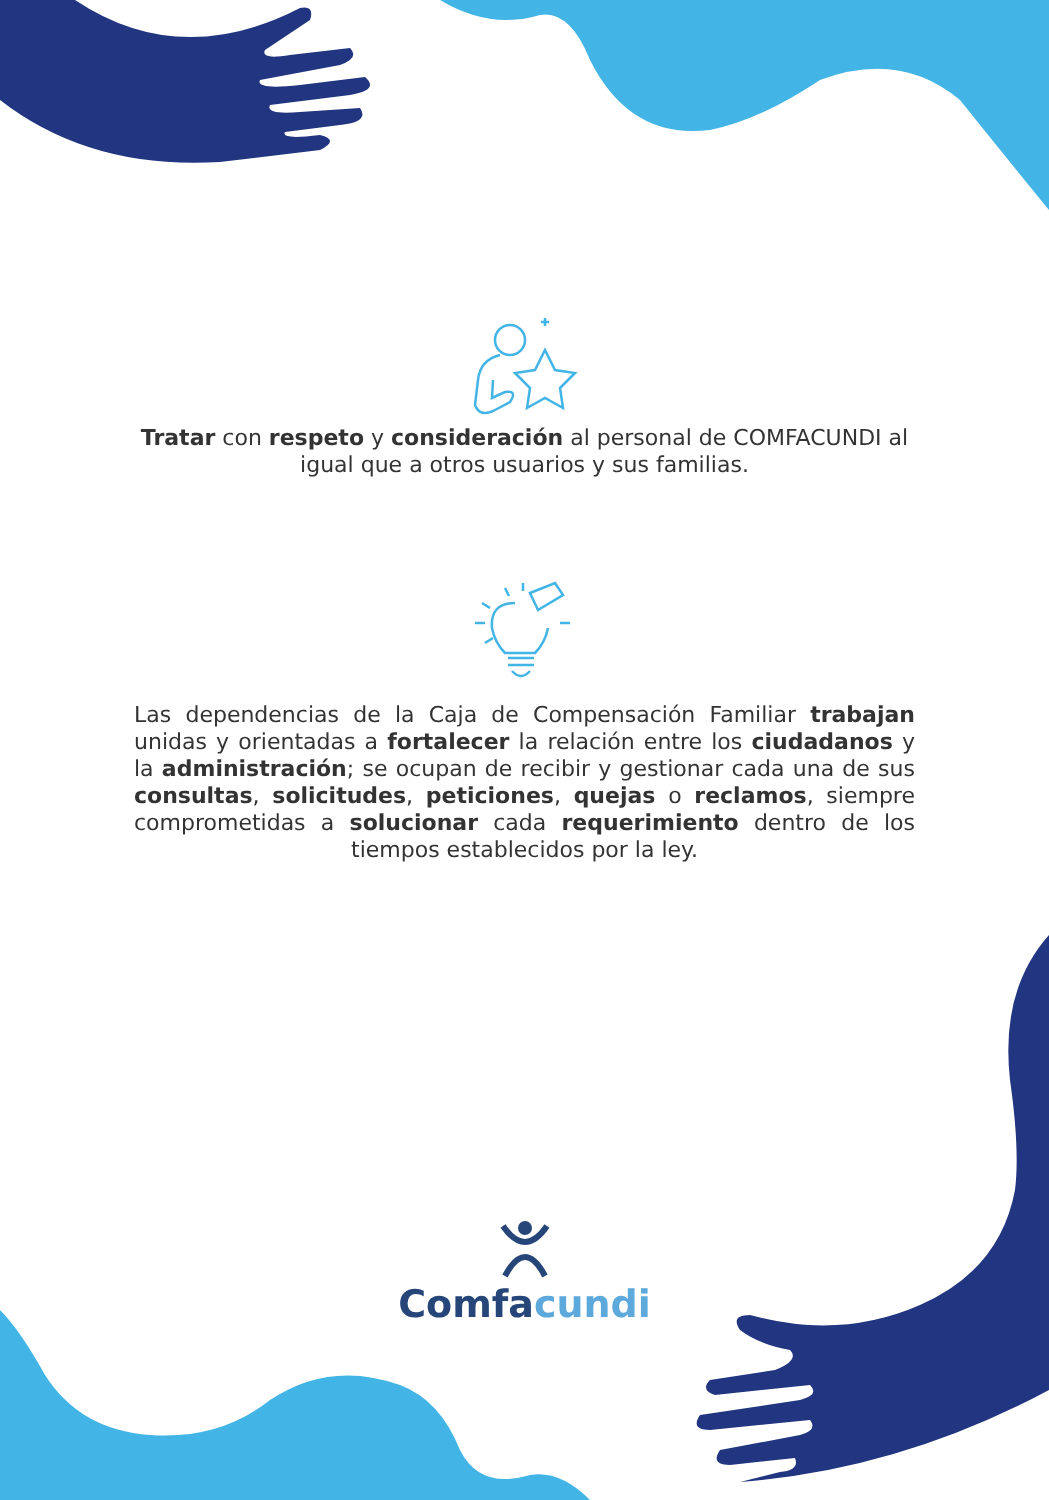Tratar con respeto y consideración al personal de COMFACUNDI al igual que a otros usuarios y sus familias.
Las dependencias de la Caja de Compensación Familiar trabajan unidas y orientadas a fortalecer la relación entre los ciudadanos y la administración; se ocupan de recibir y gestionar cada una de sus consultas, solicitudes, peticiones, quejas o reclamos, siempre comprometidas a solucionar cada requerimiento dentro de los tiempos establecidos por la ley.
Comfa cundi